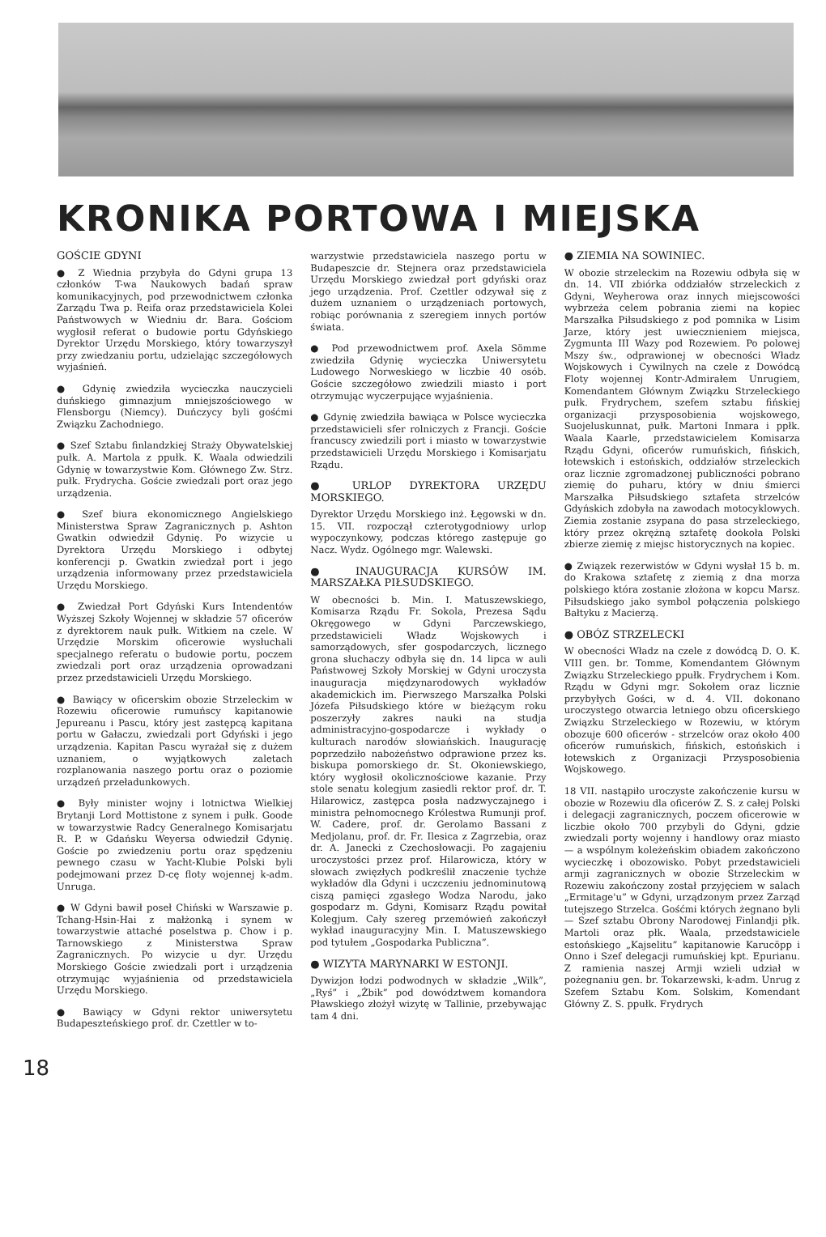KRONIKA PORTOWA I MIEJSKA
GOŚCIE GDYNI
● Z Wiednia przybyła do Gdyni grupa 13 członków T-wa Naukowych badań spraw komunikacyjnych, pod przewodnictwem członka Zarządu Twa p. Reifa oraz przedstawiciela Kolei Państwowych w Wiedniu dr. Bara. Gościom wygłosił referat o budowie portu Gdyńskiego Dyrektor Urzędu Morskiego, który towarzyszył przy zwiedzaniu portu, udzielając szczegółowych wyjaśnień.
● Gdynię zwiedziła wycieczka nauczycieli duńskiego gimnazjum mniejszościowego w Flensborgu (Niemcy). Duńczycy byli gośćmi Związku Zachodniego.
● Szef Sztabu finlandzkiej Straży Obywatelskiej pułk. A. Martola z ppułk. K. Waala odwiedzili Gdynię w towarzystwie Kom. Głównego Zw. Strz. pułk. Frydrycha. Goście zwiedzali port oraz jego urządzenia.
● Szef biura ekonomicznego Angielskiego Ministerstwa Spraw Zagranicznych p. Ashton Gwatkin odwiedził Gdynię. Po wizycie u Dyrektora Urzędu Morskiego i odbytej konferencji p. Gwatkin zwiedzał port i jego urządzenia informowany przez przedstawiciela Urzędu Morskiego.
● Zwiedzał Port Gdyński Kurs Intendentów Wyższej Szkoły Wojennej w składzie 57 oficerów z dyrektorem nauk pułk. Witkiem na czele. W Urzędzie Morskim oficerowie wysłuchali specjalnego referatu o budowie portu, poczem zwiedzali port oraz urządzenia oprowadzani przez przedstawicieli Urzędu Morskiego.
● Bawiący w oficerskim obozie Strzeleckim w Rozewiu oficerowie rumuńscy kapitanowie Jepureanu i Pascu, który jest zastępcą kapitana portu w Gałaczu, zwiedzali port Gdyński i jego urządzenia. Kapitan Pascu wyrażał się z dużem uznaniem, o wyjątkowych zaletach rozplanowania naszego portu oraz o poziomie urządzeń przeładunkowych.
● Były minister wojny i lotnictwa Wielkiej Brytanji Lord Mottistone z synem i pułk. Goode w towarzystwie Radcy Generalnego Komisarjatu R. P. w Gdańsku Weyersa odwiedził Gdynię. Goście po zwiedzeniu portu oraz spędzeniu pewnego czasu w Yacht-Klubie Polski byli podejmowani przez D-cę floty wojennej k-adm. Unruga.
● W Gdyni bawił poseł Chiński w Warszawie p. Tchang-Hsin-Hai z małżonką i synem w towarzystwie attaché poselstwa p. Chow i p. Tarnowskiego z Ministerstwa Spraw Zagranicznych. Po wizycie u dyr. Urzędu Morskiego Goście zwiedzali port i urządzenia otrzymując wyjaśnienia od przedstawiciela Urzędu Morskiego.
● Bawiący w Gdyni rektor uniwersytetu Budapeszteńskiego prof. dr. Czettler w to-
warzystwie przedstawiciela naszego portu w Budapeszcie dr. Stejnera oraz przedstawiciela Urzędu Morskiego zwiedzał port gdyński oraz jego urządzenia. Prof. Czettler odzywał się z dużem uznaniem o urządzeniach portowych, robiąc porównania z szeregiem innych portów świata.
● Pod przewodnictwem prof. Axela Sömme zwiedziła Gdynię wycieczka Uniwersytetu Ludowego Norweskiego w liczbie 40 osób. Goście szczegółowo zwiedzili miasto i port otrzymując wyczerpujące wyjaśnienia.
● Gdynię zwiedziła bawiąca w Polsce wycieczka przedstawicieli sfer rolniczych z Francji. Goście francuscy zwiedzili port i miasto w towarzystwie przedstawicieli Urzędu Morskiego i Komisarjatu Rządu.
● URLOP DYREKTORA URZĘDU MORSKIEGO.
Dyrektor Urzędu Morskiego inż. Łęgowski w dn. 15. VII. rozpoczął czterotygodniowy urlop wypoczynkowy, podczas którego zastępuje go Nacz. Wydz. Ogólnego mgr. Walewski.
● INAUGURACJA KURSÓW IM. MARSZAŁKA PIŁSUDSKIEGO.
W obecności b. Min. I. Matuszewskiego, Komisarza Rządu Fr. Sokola, Prezesa Sądu Okręgowego w Gdyni Parczewskiego, przedstawicieli Władz Wojskowych i samorządowych, sfer gospodarczych, licznego grona słuchaczy odbyła się dn. 14 lipca w auli Państwowej Szkoły Morskiej w Gdyni uroczysta inauguracja międzynarodowych wykładów akademickich im. Pierwszego Marszałka Polski Józefa Piłsudskiego które w bieżącym roku poszerzyły zakres nauki na studja administracyjno-gospodarcze i wykłady o kulturach narodów słowiańskich. Inaugurację poprzedziło nabożeństwo odprawione przez ks. biskupa pomorskiego dr. St. Okoniewskiego, który wygłosił okolicznościowe kazanie. Przy stole senatu kolegjum zasiedli rektor prof. dr. T. Hilarowicz, zastępca posła nadzwyczajnego i ministra pełnomocnego Królestwa Rumunji prof. W. Cadere, prof. dr. Gerolamo Bassani z Medjolanu, prof. dr. Fr. Ilesica z Zagrzebia, oraz dr. A. Janecki z Czechosłowacji. Po zagajeniu uroczystości przez prof. Hilarowicza, który w słowach zwięzłych podkreślił znaczenie tychże wykładów dla Gdyni i uczczeniu jednominutową ciszą pamięci zgasłego Wodza Narodu, jako gospodarz m. Gdyni, Komisarz Rządu powitał Kolegjum. Cały szereg przemówień zakończył wykład inauguracyjny Min. I. Matuszewskiego pod tytułem „Gospodarka Publiczna”.
● WIZYTA MARYNARKI W ESTONJI.
Dywizjon łodzi podwodnych w składzie „Wilk”, „Ryś” i „Żbik” pod dowództwem komandora Pławskiego złożył wizytę w Tallinie, przebywając tam 4 dni.
● ZIEMIA NA SOWINIEC.
W obozie strzeleckim na Rozewiu odbyła się w dn. 14. VII zbiórka oddziałów strzeleckich z Gdyni, Weyherowa oraz innych miejscowości wybrzeża celem pobrania ziemi na kopiec Marszałka Piłsudskiego z pod pomnika w Lisim Jarze, który jest uwiecznieniem miejsca, Zygmunta III Wazy pod Rozewiem. Po polowej Mszy św., odprawionej w obecności Władz Wojskowych i Cywilnych na czele z Dowódcą Floty wojennej Kontr-Admirałem Unrugiem, Komendantem Głównym Związku Strzeleckiego pułk. Frydrychem, szefem sztabu fińskiej organizacji przysposobienia wojskowego, Suojeluskunnat, pułk. Martoni Inmara i ppłk. Waala Kaarle, przedstawicielem Komisarza Rządu Gdyni, oficerów rumuńskich, fińskich, łotewskich i estońskich, oddziałów strzeleckich oraz licznie zgromadzonej publiczności pobrano ziemię do puharu, który w dniu śmierci Marszałka Piłsudskiego sztafeta strzelców Gdyńskich zdobyła na zawodach motocyklowych. Ziemia zostanie zsypana do pasa strzeleckiego, który przez okrężną sztafetę dookoła Polski zbierze ziemię z miejsc historycznych na kopiec.
● Związek rezerwistów w Gdyni wysłał 15 b. m. do Krakowa sztafetę z ziemią z dna morza polskiego która zostanie złożona w kopcu Marsz. Piłsudskiego jako symbol połączenia polskiego Bałtyku z Macierzą.
● OBÓZ STRZELECKI
W obecności Władz na czele z dowódcą D. O. K. VIII gen. br. Tomme, Komendantem Głównym Związku Strzeleckiego ppułk. Frydrychem i Kom. Rządu w Gdyni mgr. Sokołem oraz licznie przybyłych Gości, w d. 4. VII. dokonano uroczystego otwarcia letniego obzu oficerskiego Związku Strzeleckiego w Rozewiu, w którym obozuje 600 oficerów - strzelców oraz około 400 oficerów rumuńskich, fińskich, estońskich i łotewskich z Organizacji Przysposobienia Wojskowego.
18 VII. nastąpiło uroczyste zakończenie kursu w obozie w Rozewiu dla oficerów Z. S. z całej Polski i delegacji zagranicznych, poczem oficerowie w liczbie około 700 przybyli do Gdyni, gdzie zwiedzali porty wojenny i handlowy oraz miasto — a wspólnym koleżeńskim obiadem zakończono wycieczkę i obozowisko. Pobyt przedstawicieli armji zagranicznych w obozie Strzeleckim w Rozewiu zakończony został przyjęciem w salach „Ermitage'u” w Gdyni, urządzonym przez Zarząd tutejszego Strzelca. Gośćmi których żegnano byli — Szef sztabu Obrony Narodowej Finlandji płk. Martoli oraz płk. Waala, przedstawiciele estońskiego „Kajselitu” kapitanowie Karucöpp i Onno i Szef delegacji rumuńskiej kpt. Epurianu. Z ramienia naszej Armji wzieli udział w pożegnaniu gen. br. Tokarzewski, k-adm. Unrug z Szefem Sztabu Kom. Solskim, Komendant Główny Z. S. ppułk. Frydrych
18